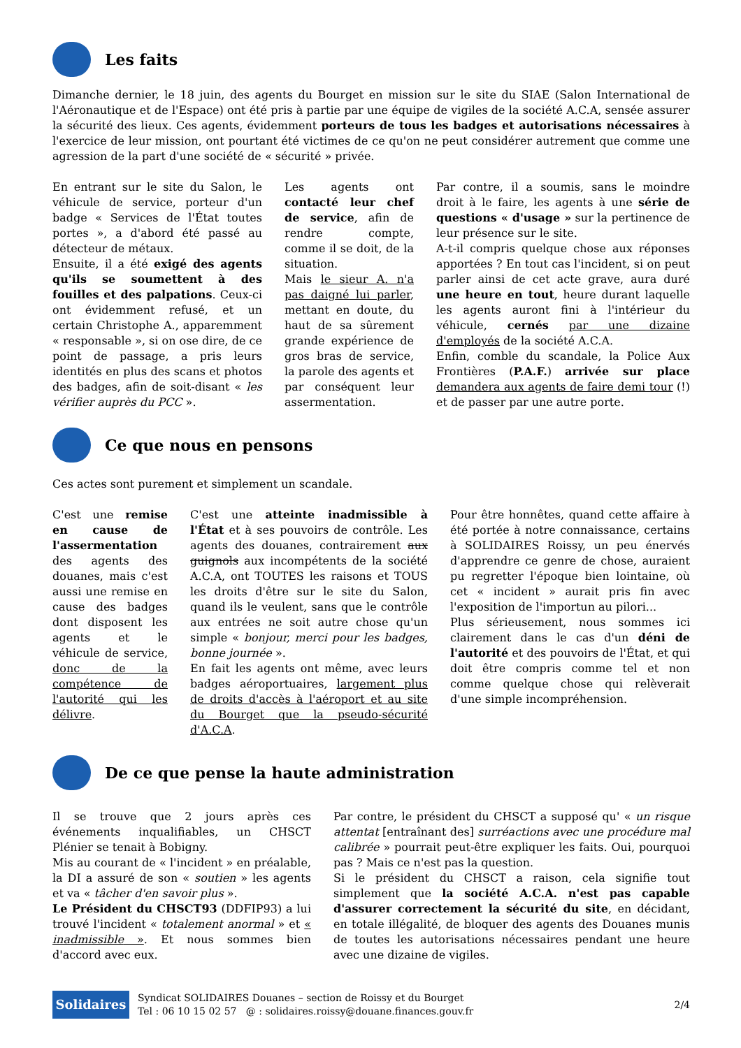Les faits
Dimanche dernier, le 18 juin, des agents du Bourget en mission sur le site du SIAE (Salon International de l'Aéronautique et de l'Espace) ont été pris à partie par une équipe de vigiles de la société A.C.A, sensée assurer la sécurité des lieux. Ces agents, évidemment porteurs de tous les badges et autorisations nécessaires à l'exercice de leur mission, ont pourtant été victimes de ce qu'on ne peut considérer autrement que comme une agression de la part d'une société de « sécurité » privée.
En entrant sur le site du Salon, le véhicule de service, porteur d'un badge « Services de l'État toutes portes », a d'abord été passé au détecteur de métaux.
Ensuite, il a été exigé des agents qu'ils se soumettent à des fouilles et des palpations. Ceux-ci ont évidemment refusé, et un certain Christophe A., apparemment « responsable », si on ose dire, de ce point de passage, a pris leurs identités en plus des scans et photos des badges, afin de soit-disant « les vérifier auprès du PCC ».
Les agents ont contacté leur chef de service, afin de rendre compte, comme il se doit, de la situation.
Mais le sieur A. n'a pas daigné lui parler, mettant en doute, du haut de sa sûrement grande expérience de gros bras de service, la parole des agents et par conséquent leur assermentation.
Par contre, il a soumis, sans le moindre droit à le faire, les agents à une série de questions « d'usage » sur la pertinence de leur présence sur le site.
A-t-il compris quelque chose aux réponses apportées ? En tout cas l'incident, si on peut parler ainsi de cet acte grave, aura duré une heure en tout, heure durant laquelle les agents auront fini à l'intérieur du véhicule, cernés par une dizaine d'employés de la société A.C.A.
Enfin, comble du scandale, la Police Aux Frontières (P.A.F.) arrivée sur place demandera aux agents de faire demi tour (!) et de passer par une autre porte.
Ce que nous en pensons
Ces actes sont purement et simplement un scandale.
C'est une remise en cause de l'assermentation des agents des douanes, mais c'est aussi une remise en cause des badges dont disposent les agents et le véhicule de service, donc de la compétence de l'autorité qui les délivre.
C'est une atteinte inadmissible à l'État et à ses pouvoirs de contrôle. Les agents des douanes, contrairement aux guignols aux incompétents de la société A.C.A, ont TOUTES les raisons et TOUS les droits d'être sur le site du Salon, quand ils le veulent, sans que le contrôle aux entrées ne soit autre chose qu'un simple « bonjour, merci pour les badges, bonne journée ».
En fait les agents ont même, avec leurs badges aéroportuaires, largement plus de droits d'accès à l'aéroport et au site du Bourget que la pseudo-sécurité d'A.C.A.
Pour être honnêtes, quand cette affaire à été portée à notre connaissance, certains à SOLIDAIRES Roissy, un peu énervés d'apprendre ce genre de chose, auraient pu regretter l'époque bien lointaine, où cet « incident » aurait pris fin avec l'exposition de l'importun au pilori...
Plus sérieusement, nous sommes ici clairement dans le cas d'un déni de l'autorité et des pouvoirs de l'État, et qui doit être compris comme tel et non comme quelque chose qui relèverait d'une simple incompréhension.
De ce que pense la haute administration
Il se trouve que 2 jours après ces événements inqualifiables, un CHSCT Plénier se tenait à Bobigny.
Mis au courant de « l'incident » en préalable, la DI a assuré de son « soutien » les agents et va « tâcher d'en savoir plus ».
Le Président du CHSCT93 (DDFIP93) a lui trouvé l'incident « totalement anormal » et « inadmissible ». Et nous sommes bien d'accord avec eux.
Par contre, le président du CHSCT a supposé qu' « un risque attentat [entraînant des] surréactions avec une procédure mal calibrée » pourrait peut-être expliquer les faits. Oui, pourquoi pas ? Mais ce n'est pas la question.
Si le président du CHSCT a raison, cela signifie tout simplement que la société A.C.A. n'est pas capable d'assurer correctement la sécurité du site, en décidant, en totale illégalité, de bloquer des agents des Douanes munis de toutes les autorisations nécessaires pendant une heure avec une dizaine de vigiles.
Solidaires
Syndicat SOLIDAIRES Douanes – section de Roissy et du Bourget
Tel : 06 10 15 02 57 @ : solidaires.roissy@douane.finances.gouv.fr
2/4